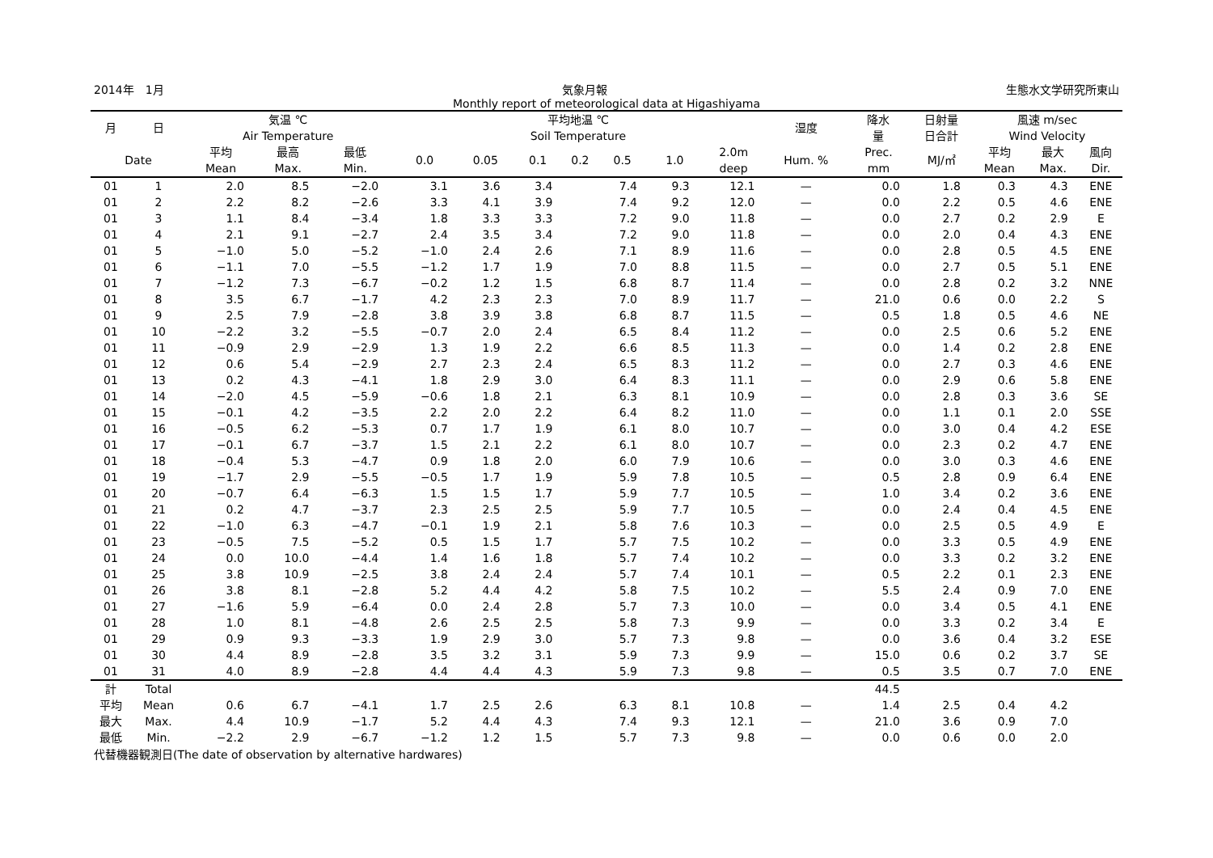2014年　1月 気象月報 生態水文学研究所東山
Monthly report of meteorological data at Higashiyama
| 月 | 日 | 気温 ℃ Air Temperature | | | 平均地温 ℃ Soil Temperature | | | | | | | 湿度 | 降水 量 | 日射量 日合計 | 風速 m/sec Wind Velocity | | |
| --- | --- | --- | --- | --- | --- | --- | --- | --- | --- | --- | --- | --- | --- | --- | --- | --- | --- |
| Date | | 平均 Mean | 最高 Max. | 最低 Min. | 0.0 | 0.05 | 0.1 | 0.2 | 0.5 | 1.0 | 2.0m deep | Hum. % | Prec. mm | MJ/㎡ | 平均 Mean | 最大 Max. | 風向 Dir. |
| 01 | 1 | 2.0 | 8.5 | −2.0 | 3.1 | 3.6 | 3.4 | | 7.4 | 9.3 | 12.1 | — | 0.0 | 1.8 | 0.3 | 4.3 | ENE |
| 01 | 2 | 2.2 | 8.2 | −2.6 | 3.3 | 4.1 | 3.9 | | 7.4 | 9.2 | 12.0 | — | 0.0 | 2.2 | 0.5 | 4.6 | ENE |
| 01 | 3 | 1.1 | 8.4 | −3.4 | 1.8 | 3.3 | 3.3 | | 7.2 | 9.0 | 11.8 | — | 0.0 | 2.7 | 0.2 | 2.9 | E |
| 01 | 4 | 2.1 | 9.1 | −2.7 | 2.4 | 3.5 | 3.4 | | 7.2 | 9.0 | 11.8 | — | 0.0 | 2.0 | 0.4 | 4.3 | ENE |
| 01 | 5 | −1.0 | 5.0 | −5.2 | −1.0 | 2.4 | 2.6 | | 7.1 | 8.9 | 11.6 | — | 0.0 | 2.8 | 0.5 | 4.5 | ENE |
| 01 | 6 | −1.1 | 7.0 | −5.5 | −1.2 | 1.7 | 1.9 | | 7.0 | 8.8 | 11.5 | — | 0.0 | 2.7 | 0.5 | 5.1 | ENE |
| 01 | 7 | −1.2 | 7.3 | −6.7 | −0.2 | 1.2 | 1.5 | | 6.8 | 8.7 | 11.4 | — | 0.0 | 2.8 | 0.2 | 3.2 | NNE |
| 01 | 8 | 3.5 | 6.7 | −1.7 | 4.2 | 2.3 | 2.3 | | 7.0 | 8.9 | 11.7 | — | 21.0 | 0.6 | 0.0 | 2.2 | S |
| 01 | 9 | 2.5 | 7.9 | −2.8 | 3.8 | 3.9 | 3.8 | | 6.8 | 8.7 | 11.5 | — | 0.5 | 1.8 | 0.5 | 4.6 | NE |
| 01 | 10 | −2.2 | 3.2 | −5.5 | −0.7 | 2.0 | 2.4 | | 6.5 | 8.4 | 11.2 | — | 0.0 | 2.5 | 0.6 | 5.2 | ENE |
| 01 | 11 | −0.9 | 2.9 | −2.9 | 1.3 | 1.9 | 2.2 | | 6.6 | 8.5 | 11.3 | — | 0.0 | 1.4 | 0.2 | 2.8 | ENE |
| 01 | 12 | 0.6 | 5.4 | −2.9 | 2.7 | 2.3 | 2.4 | | 6.5 | 8.3 | 11.2 | — | 0.0 | 2.7 | 0.3 | 4.6 | ENE |
| 01 | 13 | 0.2 | 4.3 | −4.1 | 1.8 | 2.9 | 3.0 | | 6.4 | 8.3 | 11.1 | — | 0.0 | 2.9 | 0.6 | 5.8 | ENE |
| 01 | 14 | −2.0 | 4.5 | −5.9 | −0.6 | 1.8 | 2.1 | | 6.3 | 8.1 | 10.9 | — | 0.0 | 2.8 | 0.3 | 3.6 | SE |
| 01 | 15 | −0.1 | 4.2 | −3.5 | 2.2 | 2.0 | 2.2 | | 6.4 | 8.2 | 11.0 | — | 0.0 | 1.1 | 0.1 | 2.0 | SSE |
| 01 | 16 | −0.5 | 6.2 | −5.3 | 0.7 | 1.7 | 1.9 | | 6.1 | 8.0 | 10.7 | — | 0.0 | 3.0 | 0.4 | 4.2 | ESE |
| 01 | 17 | −0.1 | 6.7 | −3.7 | 1.5 | 2.1 | 2.2 | | 6.1 | 8.0 | 10.7 | — | 0.0 | 2.3 | 0.2 | 4.7 | ENE |
| 01 | 18 | −0.4 | 5.3 | −4.7 | 0.9 | 1.8 | 2.0 | | 6.0 | 7.9 | 10.6 | — | 0.0 | 3.0 | 0.3 | 4.6 | ENE |
| 01 | 19 | −1.7 | 2.9 | −5.5 | −0.5 | 1.7 | 1.9 | | 5.9 | 7.8 | 10.5 | — | 0.5 | 2.8 | 0.9 | 6.4 | ENE |
| 01 | 20 | −0.7 | 6.4 | −6.3 | 1.5 | 1.5 | 1.7 | | 5.9 | 7.7 | 10.5 | — | 1.0 | 3.4 | 0.2 | 3.6 | ENE |
| 01 | 21 | 0.2 | 4.7 | −3.7 | 2.3 | 2.5 | 2.5 | | 5.9 | 7.7 | 10.5 | — | 0.0 | 2.4 | 0.4 | 4.5 | ENE |
| 01 | 22 | −1.0 | 6.3 | −4.7 | −0.1 | 1.9 | 2.1 | | 5.8 | 7.6 | 10.3 | — | 0.0 | 2.5 | 0.5 | 4.9 | E |
| 01 | 23 | −0.5 | 7.5 | −5.2 | 0.5 | 1.5 | 1.7 | | 5.7 | 7.5 | 10.2 | — | 0.0 | 3.3 | 0.5 | 4.9 | ENE |
| 01 | 24 | 0.0 | 10.0 | −4.4 | 1.4 | 1.6 | 1.8 | | 5.7 | 7.4 | 10.2 | — | 0.0 | 3.3 | 0.2 | 3.2 | ENE |
| 01 | 25 | 3.8 | 10.9 | −2.5 | 3.8 | 2.4 | 2.4 | | 5.7 | 7.4 | 10.1 | — | 0.5 | 2.2 | 0.1 | 2.3 | ENE |
| 01 | 26 | 3.8 | 8.1 | −2.8 | 5.2 | 4.4 | 4.2 | | 5.8 | 7.5 | 10.2 | — | 5.5 | 2.4 | 0.9 | 7.0 | ENE |
| 01 | 27 | −1.6 | 5.9 | −6.4 | 0.0 | 2.4 | 2.8 | | 5.7 | 7.3 | 10.0 | — | 0.0 | 3.4 | 0.5 | 4.1 | ENE |
| 01 | 28 | 1.0 | 8.1 | −4.8 | 2.6 | 2.5 | 2.5 | | 5.8 | 7.3 | 9.9 | — | 0.0 | 3.3 | 0.2 | 3.4 | E |
| 01 | 29 | 0.9 | 9.3 | −3.3 | 1.9 | 2.9 | 3.0 | | 5.7 | 7.3 | 9.8 | — | 0.0 | 3.6 | 0.4 | 3.2 | ESE |
| 01 | 30 | 4.4 | 8.9 | −2.8 | 3.5 | 3.2 | 3.1 | | 5.9 | 7.3 | 9.9 | — | 15.0 | 0.6 | 0.2 | 3.7 | SE |
| 01 | 31 | 4.0 | 8.9 | −2.8 | 4.4 | 4.4 | 4.3 | | 5.9 | 7.3 | 9.8 | — | 0.5 | 3.5 | 0.7 | 7.0 | ENE |
| 計 | Total | | | | | | | | | | | | 44.5 | | | | |
| 平均 | Mean | 0.6 | 6.7 | −4.1 | 1.7 | 2.5 | 2.6 | | 6.3 | 8.1 | 10.8 | — | 1.4 | 2.5 | 0.4 | 4.2 | |
| 最大 | Max. | 4.4 | 10.9 | −1.7 | 5.2 | 4.4 | 4.3 | | 7.4 | 9.3 | 12.1 | — | 21.0 | 3.6 | 0.9 | 7.0 | |
| 最低 | Min. | −2.2 | 2.9 | −6.7 | −1.2 | 1.2 | 1.5 | | 5.7 | 7.3 | 9.8 | — | 0.0 | 0.6 | 0.0 | 2.0 | |
代替機器観測日(The date of observation by alternative hardwares)